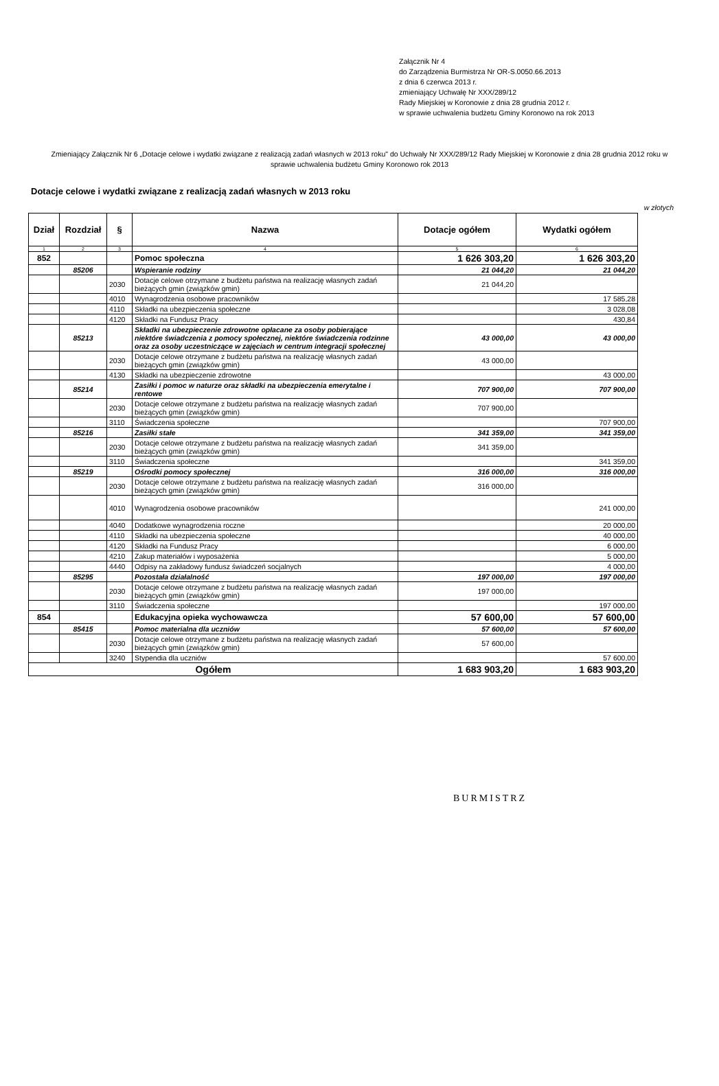Załącznik Nr 4
do Zarządzenia Burmistrza Nr OR-S.0050.66.2013
z dnia 6 czerwca 2013 r.
zmieniający Uchwałę Nr XXX/289/12
Rady Miejskiej w Koronowie z dnia 28 grudnia 2012 r.
w sprawie uchwalenia budżetu Gminy Koronowo na rok 2013
Zmieniający Załącznik Nr 6 „Dotacje celowe i wydatki związane z realizacją zadań własnych w 2013 roku" do Uchwały Nr XXX/289/12 Rady Miejskiej w Koronowie z dnia 28 grudnia 2012 roku w sprawie uchwalenia budżetu Gminy Koronowo rok 2013
Dotacje celowe i wydatki związane z realizacją zadań własnych w 2013 roku
w złotych
| Dział | Rozdział | § | Nazwa | Dotacje ogółem | Wydatki ogółem |
| --- | --- | --- | --- | --- | --- |
| 1 | 2 | 3 | 4 | 5 | 6 |
| 852 | | | Pomoc społeczna | 1 626 303,20 | 1 626 303,20 |
| | 85206 | | Wspieranie rodziny | 21 044,20 | 21 044,20 |
| | | 2030 | Dotacje celowe otrzymane z budżetu państwa na realizację własnych zadań bieżących gmin (związków gmin) | 21 044,20 | |
| | | 4010 | Wynagrodzenia osobowe pracowników | | 17 585,28 |
| | | 4110 | Składki na ubezpieczenia społeczne | | 3 028,08 |
| | | 4120 | Składki na Fundusz Pracy | | 430,84 |
| | 85213 | | Składki na ubezpieczenie zdrowotne opłacane za osoby pobierające niektóre świadczenia z pomocy społecznej, niektóre świadczenia rodzinne oraz za osoby uczestniczące w zajęciach w centrum integracji społecznej | 43 000,00 | 43 000,00 |
| | | 2030 | Dotacje celowe otrzymane z budżetu państwa na realizację własnych zadań bieżących gmin (związków gmin) | 43 000,00 | |
| | | 4130 | Składki na ubezpieczenie zdrowotne | | 43 000,00 |
| | 85214 | | Zasiłki i pomoc w naturze oraz składki na ubezpieczenia emerytalne i rentowe | 707 900,00 | 707 900,00 |
| | | 2030 | Dotacje celowe otrzymane z budżetu państwa na realizację własnych zadań bieżących gmin (związków gmin) | 707 900,00 | |
| | | 3110 | Świadczenia społeczne | | 707 900,00 |
| | 85216 | | Zasiłki stałe | 341 359,00 | 341 359,00 |
| | | 2030 | Dotacje celowe otrzymane z budżetu państwa na realizację własnych zadań bieżących gmin (związków gmin) | 341 359,00 | |
| | | 3110 | Świadczenia społeczne | | 341 359,00 |
| | 85219 | | Ośrodki pomocy społecznej | 316 000,00 | 316 000,00 |
| | | 2030 | Dotacje celowe otrzymane z budżetu państwa na realizację własnych zadań bieżących gmin (związków gmin) | 316 000,00 | |
| | | 4010 | Wynagrodzenia osobowe pracowników | | 241 000,00 |
| | | 4040 | Dodatkowe wynagrodzenia roczne | | 20 000,00 |
| | | 4110 | Składki na ubezpieczenia społeczne | | 40 000,00 |
| | | 4120 | Składki na Fundusz Pracy | | 6 000,00 |
| | | 4210 | Zakup materiałów i wyposażenia | | 5 000,00 |
| | | 4440 | Odpisy na zakładowy fundusz świadczeń socjalnych | | 4 000,00 |
| | 85295 | | Pozostała działalność | 197 000,00 | 197 000,00 |
| | | 2030 | Dotacje celowe otrzymane z budżetu państwa na realizację własnych zadań bieżących gmin (związków gmin) | 197 000,00 | |
| | | 3110 | Świadczenia społeczne | | 197 000,00 |
| 854 | | | Edukacyjna opieka wychowawcza | 57 600,00 | 57 600,00 |
| | 85415 | | Pomoc materialna dla uczniów | 57 600,00 | 57 600,00 |
| | | 2030 | Dotacje celowe otrzymane z budżetu państwa na realizację własnych zadań bieżących gmin (związków gmin) | 57 600,00 | |
| | | 3240 | Stypendia dla uczniów | | 57 600,00 |
| Ogółem | | | | 1 683 903,20 | 1 683 903,20 |
BURMISTRZ